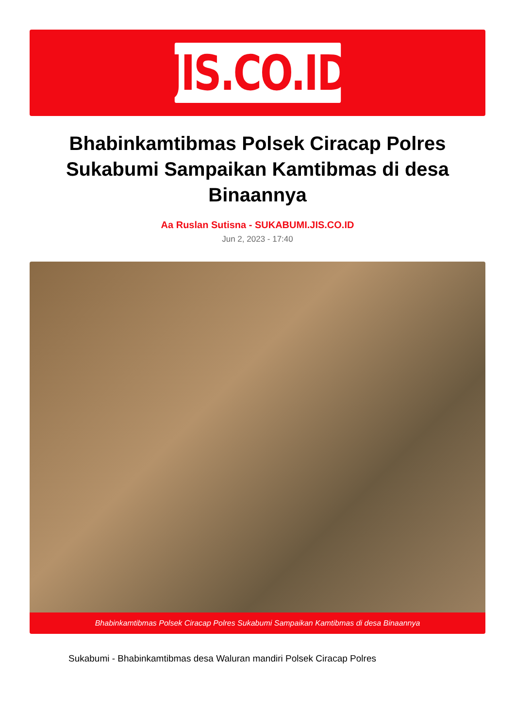JIS.CO.ID
Bhabinkamtibmas Polsek Ciracap Polres Sukabumi Sampaikan Kamtibmas di desa Binaannya
Aa Ruslan Sutisna - SUKABUMI.JIS.CO.ID
Jun 2, 2023 - 17:40
Bhabinkamtibmas Polsek Ciracap Polres Sukabumi Sampaikan Kamtibmas di desa Binaannya
Sukabumi - Bhabinkamtibmas desa Waluran mandiri Polsek Ciracap Polres